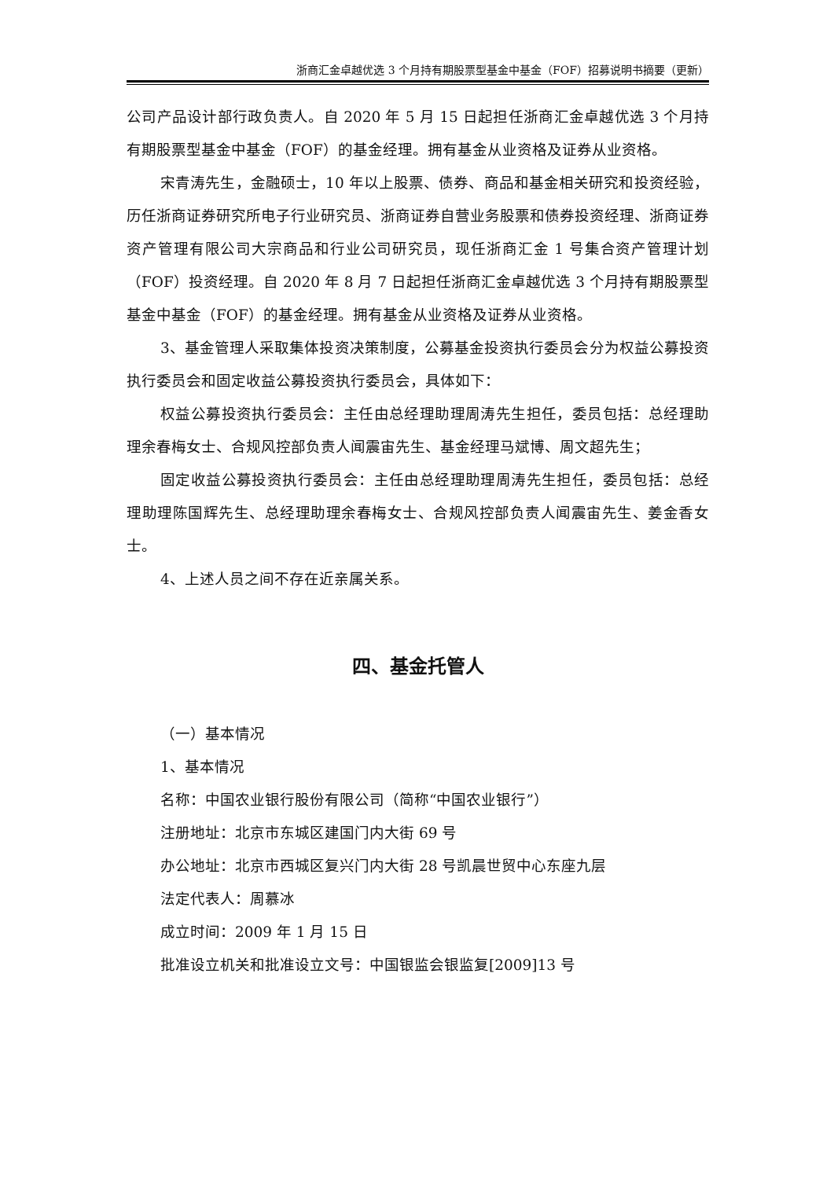浙商汇金卓越优选 3 个月持有期股票型基金中基金（FOF）招募说明书摘要（更新）
公司产品设计部行政负责人。自 2020 年 5 月 15 日起担任浙商汇金卓越优选 3 个月持有期股票型基金中基金（FOF）的基金经理。拥有基金从业资格及证券从业资格。
宋青涛先生，金融硕士，10 年以上股票、债券、商品和基金相关研究和投资经验，历任浙商证券研究所电子行业研究员、浙商证券自营业务股票和债券投资经理、浙商证券资产管理有限公司大宗商品和行业公司研究员，现任浙商汇金 1 号集合资产管理计划（FOF）投资经理。自 2020 年 8 月 7 日起担任浙商汇金卓越优选 3 个月持有期股票型基金中基金（FOF）的基金经理。拥有基金从业资格及证券从业资格。
3、基金管理人采取集体投资决策制度，公募基金投资执行委员会分为权益公募投资执行委员会和固定收益公募投资执行委员会，具体如下：
权益公募投资执行委员会：主任由总经理助理周涛先生担任，委员包括：总经理助理余春梅女士、合规风控部负责人闻震宙先生、基金经理马斌博、周文超先生；
固定收益公募投资执行委员会：主任由总经理助理周涛先生担任，委员包括：总经理助理陈国辉先生、总经理助理余春梅女士、合规风控部负责人闻震宙先生、姜金香女士。
4、上述人员之间不存在近亲属关系。
四、基金托管人
（一）基本情况
1、基本情况
名称：中国农业银行股份有限公司（简称“中国农业银行”）
注册地址：北京市东城区建国门内大街 69 号
办公地址：北京市西城区复兴门内大街 28 号凯晨世贸中心东座九层
法定代表人：周慕冰
成立时间：2009 年 1 月 15 日
批准设立机关和批准设立文号：中国银监会银监复[2009]13 号